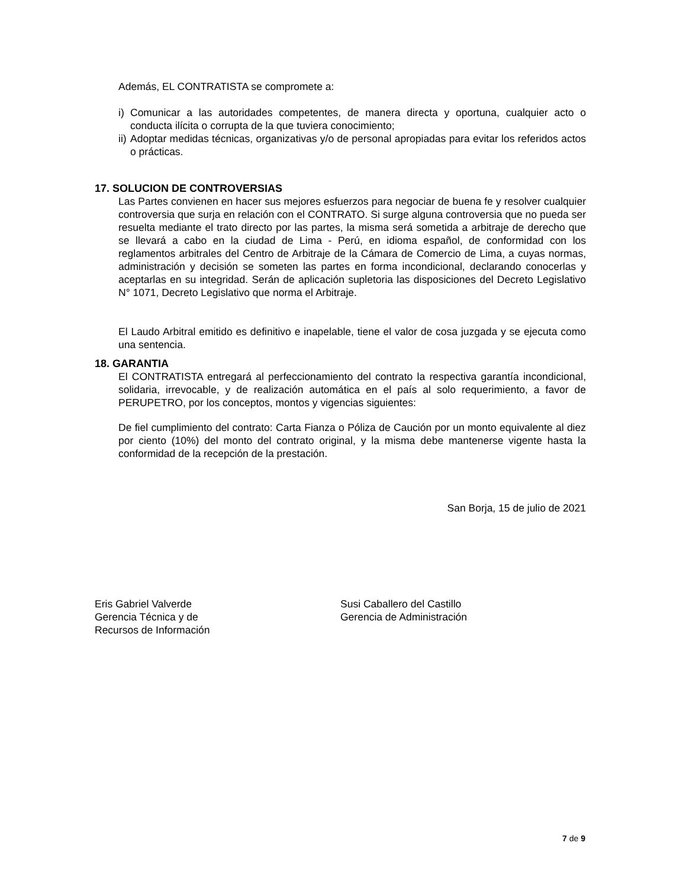Además, EL CONTRATISTA se compromete a:
i) Comunicar a las autoridades competentes, de manera directa y oportuna, cualquier acto o conducta ilícita o corrupta de la que tuviera conocimiento;
ii) Adoptar medidas técnicas, organizativas y/o de personal apropiadas para evitar los referidos actos o prácticas.
17. SOLUCION DE CONTROVERSIAS
Las Partes convienen en hacer sus mejores esfuerzos para negociar de buena fe y resolver cualquier controversia que surja en relación con el CONTRATO. Si surge alguna controversia que no pueda ser resuelta mediante el trato directo por las partes, la misma será sometida a arbitraje de derecho que se llevará a cabo en la ciudad de Lima - Perú, en idioma español, de conformidad con los reglamentos arbitrales del Centro de Arbitraje de la Cámara de Comercio de Lima, a cuyas normas, administración y decisión se someten las partes en forma incondicional, declarando conocerlas y aceptarlas en su integridad. Serán de aplicación supletoria las disposiciones del Decreto Legislativo N° 1071, Decreto Legislativo que norma el Arbitraje.
El Laudo Arbitral emitido es definitivo e inapelable, tiene el valor de cosa juzgada y se ejecuta como una sentencia.
18. GARANTIA
El CONTRATISTA entregará al perfeccionamiento del contrato la respectiva garantía incondicional, solidaria, irrevocable, y de realización automática en el país al solo requerimiento, a favor de PERUPETRO, por los conceptos, montos y vigencias siguientes:
De fiel cumplimiento del contrato: Carta Fianza o Póliza de Caución por un monto equivalente al diez por ciento (10%) del monto del contrato original, y la misma debe mantenerse vigente hasta la conformidad de la recepción de la prestación.
San Borja, 15 de julio de 2021
Eris Gabriel Valverde
Gerencia Técnica y de
Recursos de Información
Susi Caballero del Castillo
Gerencia de Administración
7 de 9